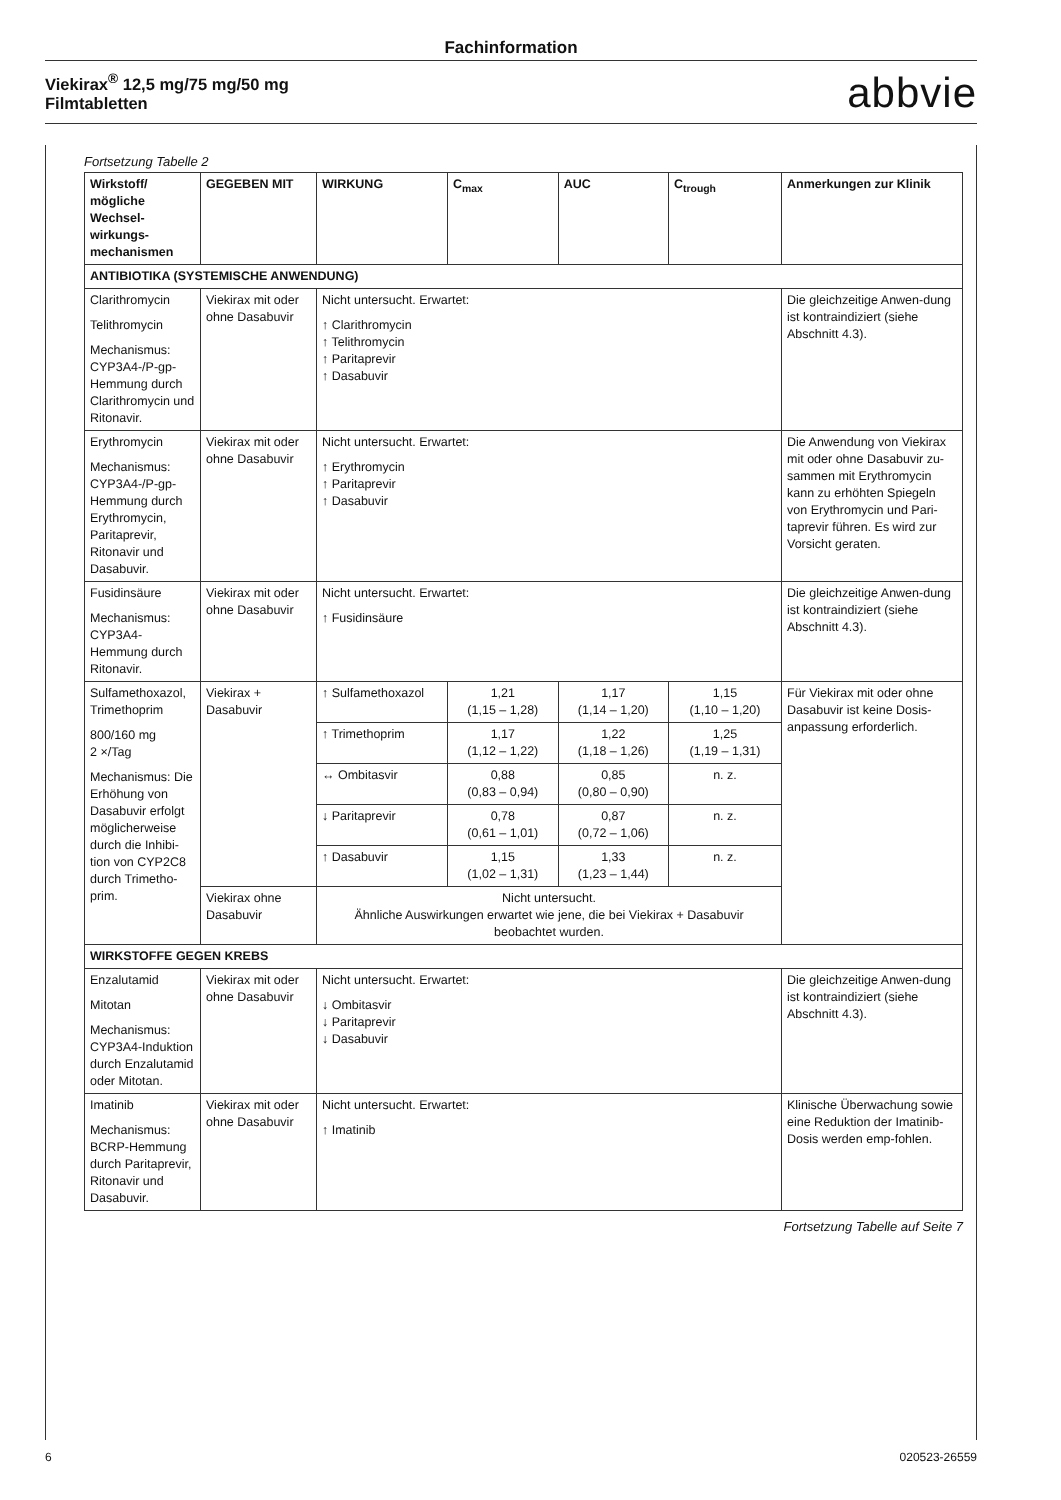Fachinformation
Viekirax<sup>®</sup> 12,5 mg/75 mg/50 mg
Filmtabletten
abbvie
Fortsetzung Tabelle 2
| Wirkstoff/ mögliche Wechsel-wirkungs-mechanismen | GEGEBEN MIT | WIRKUNG | C<sub>max</sub> | AUC | C<sub>trough</sub> | Anmerkungen zur Klinik |
| --- | --- | --- | --- | --- | --- | --- |
| ANTIBIOTIKA (SYSTEMISCHE ANWENDUNG) | | | | | | |
| Clarithromycin Telithromycin Mechanismus: CYP3A4-/P-gp-Hemmung durch Clarithromycin und Ritonavir. | Viekirax mit oder ohne Dasabuvir | Nicht untersucht. Erwartet: ↑ Clarithromycin ↑ Telithromycin ↑ Paritaprevir ↑ Dasabuvir | | | | Die gleichzeitige Anwen-dung ist kontraindiziert (siehe Abschnitt 4.3). |
| Erythromycin Mechanismus: CYP3A4-/P-gp-Hemmung durch Erythromycin, Paritaprevir, Ritonavir und Dasabuvir. | Viekirax mit oder ohne Dasabuvir | Nicht untersucht. Erwartet: ↑ Erythromycin ↑ Paritaprevir ↑ Dasabuvir | | | | Die Anwendung von Viekirax mit oder ohne Dasabuvir zu-sammen mit Erythromycin kann zu erhöhten Spiegeln von Erythromycin und Pari-taprevir führen. Es wird zur Vorsicht geraten. |
| Fusidinsäure Mechanismus: CYP3A4-Hemmung durch Ritonavir. | Viekirax mit oder ohne Dasabuvir | Nicht untersucht. Erwartet: ↑ Fusidinsäure | | | | Die gleichzeitige Anwen-dung ist kontraindiziert (siehe Abschnitt 4.3). |
| Sulfamethoxazol, Trimethoprim 800/160 mg 2 ×/Tag Mechanismus: Die Erhöhung von Dasabuvir erfolgt möglicherweise durch die Inhibi-tion von CYP2C8 durch Trimetho-prim. | Viekirax + Dasabuvir | ↑ Sulfamethoxazol | 1,21 (1,15 – 1,28) | 1,17 (1,14 – 1,20) | 1,15 (1,10 – 1,20) | Für Viekirax mit oder ohne Dasabuvir ist keine Dosis-anpassung erforderlich. |
| | | ↑ Trimethoprim | 1,17 (1,12 – 1,22) | 1,22 (1,18 – 1,26) | 1,25 (1,19 – 1,31) | |
| | | ↔ Ombitasvir | 0,88 (0,83 – 0,94) | 0,85 (0,80 – 0,90) | n. z. | |
| | | ↓ Paritaprevir | 0,78 (0,61 – 1,01) | 0,87 (0,72 – 1,06) | n. z. | |
| | | ↑ Dasabuvir | 1,15 (1,02 – 1,31) | 1,33 (1,23 – 1,44) | n. z. | |
| | Viekirax ohne Dasabuvir | Nicht untersucht. Ähnliche Auswirkungen erwartet wie jene, die bei Viekirax + Dasabuvir beobachtet wurden. | | | | |
| WIRKSTOFFE GEGEN KREBS | | | | | | |
| Enzalutamid Mitotan Mechanismus: CYP3A4-Induktion durch Enzalutamid oder Mitotan. | Viekirax mit oder ohne Dasabuvir | Nicht untersucht. Erwartet: ↓ Ombitasvir ↓ Paritaprevir ↓ Dasabuvir | | | | Die gleichzeitige Anwen-dung ist kontraindiziert (siehe Abschnitt 4.3). |
| Imatinib Mechanismus: BCRP-Hemmung durch Paritaprevir, Ritonavir und Dasabuvir. | Viekirax mit oder ohne Dasabuvir | Nicht untersucht. Erwartet: ↑ Imatinib | | | | Klinische Überwachung sowie eine Reduktion der Imatinib-Dosis werden emp-fohlen. |
Fortsetzung Tabelle auf Seite 7
6 020523-26559